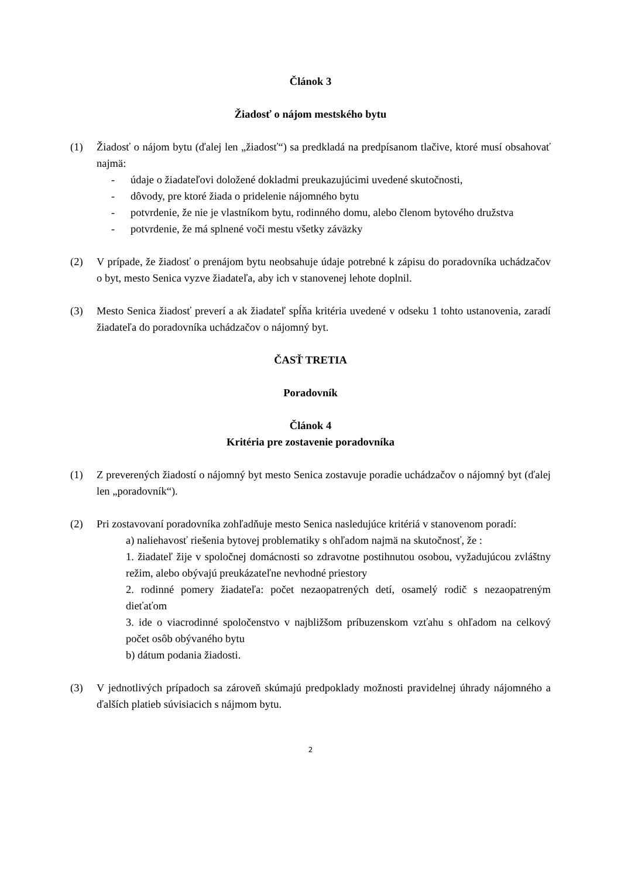Článok 3
Žiadosť o nájom mestského bytu
(1) Žiadosť o nájom bytu (ďalej len „žiadosť“) sa predkladá na predpísanom tlačive, ktoré musí obsahovať najmä:
- údaje o žiadateľovi doložené dokladmi preukazujúcimi uvedené skutočnosti,
- dôvody, pre ktoré žiada o pridelenie nájomného bytu
- potvrdenie, že nie je vlastníkom bytu, rodinného domu, alebo členom bytového družstva
- potvrdenie, že má splnené voči mestu všetky záväzky
(2) V prípade, že žiadosť o prenájom bytu neobsahuje údaje potrebné k zápisu do poradovníka uchádzačov o byt, mesto Senica vyzve žiadateľa, aby ich v stanovenej lehote doplnil.
(3) Mesto Senica žiadosť preverí a ak žiadateľ spĺňa kritéria uvedené v odseku 1 tohto ustanovenia, zaradí žiadateľa do poradovníka uchádzačov o nájomný byt.
ČASŤ TRETIA
Poradovník
Článok 4
Kritéria pre zostavenie poradovníka
(1) Z preverených žiadostí o nájomný byt mesto Senica zostavuje poradie uchádzačov o nájomný byt (ďalej len „poradovník“).
(2) Pri zostavovaní poradovníka zohľadňuje mesto Senica nasledujúce kritériá v stanovenom poradí:
a) naliehavosť riešenia bytovej problematiky s ohľadom najmä na skutočnosť, že :
1. žiadateľ žije v spoločnej domácnosti so zdravotne postihnutou osobou, vyžadujúcou zvláštny režim, alebo obývajú preukázateľne nevhodné priestory
2. rodinné pomery žiadateľa: počet nezaopatrených detí, osamelý rodič s nezaopatreným dieťaťom
3. ide o viacrodinné spoločenstvo v najbližšom príbuzenskom vzťahu s ohľadom na celkový počet osôb obývaného bytu
b) dátum podania žiadosti.
(3) V jednotlivých prípadoch sa zároveň skúmajú predpoklady možnosti pravidelnej úhrady nájomného a ďalších platieb súvisiacich s nájmom bytu.
2